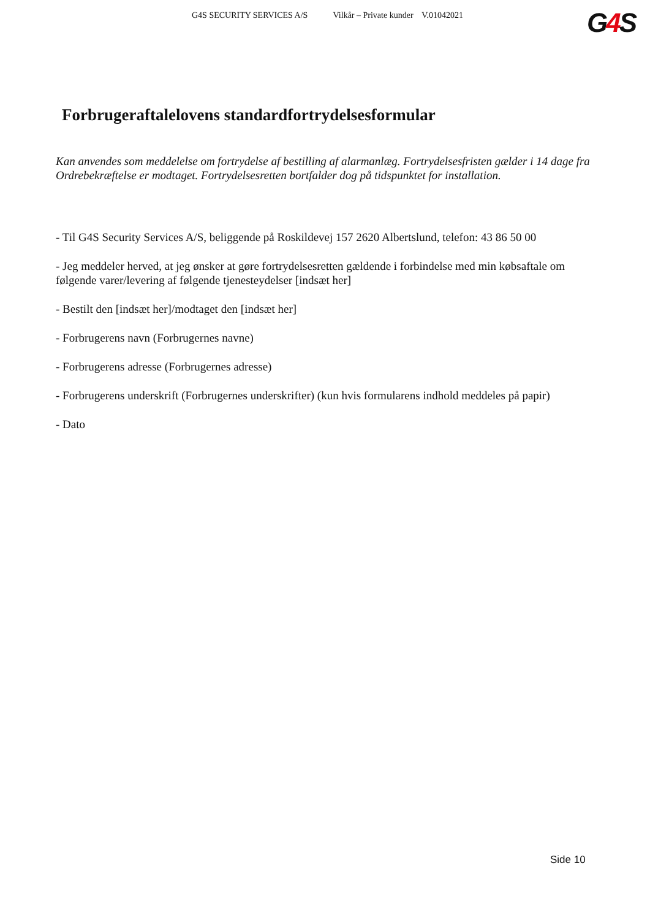G4S SECURITY SERVICES A/S Vilkår – Private kunder V.01042021
G4 S
Forbrugeraftalelovens standardfortrydelsesformular
Kan anvendes som meddelelse om fortrydelse af bestilling af alarmanlæg. Fortrydelsesfristen gælder i 14 dage fra Ordrebekræftelse er modtaget. Fortrydelsesretten bortfalder dog på tidspunktet for installation.
- Til G4S Security Services A/S, beliggende på Roskildevej 157 2620 Albertslund, telefon: 43 86 50 00
- Jeg meddeler herved, at jeg ønsker at gøre fortrydelsesretten gældende i forbindelse med min købsaftale om følgende varer/levering af følgende tjenesteydelser [indsæt her]
- Bestilt den [indsæt her]/modtaget den [indsæt her]
- Forbrugerens navn (Forbrugernes navne)
- Forbrugerens adresse (Forbrugernes adresse)
- Forbrugerens underskrift (Forbrugernes underskrifter) (kun hvis formularens indhold meddeles på papir)
- Dato
Side 10